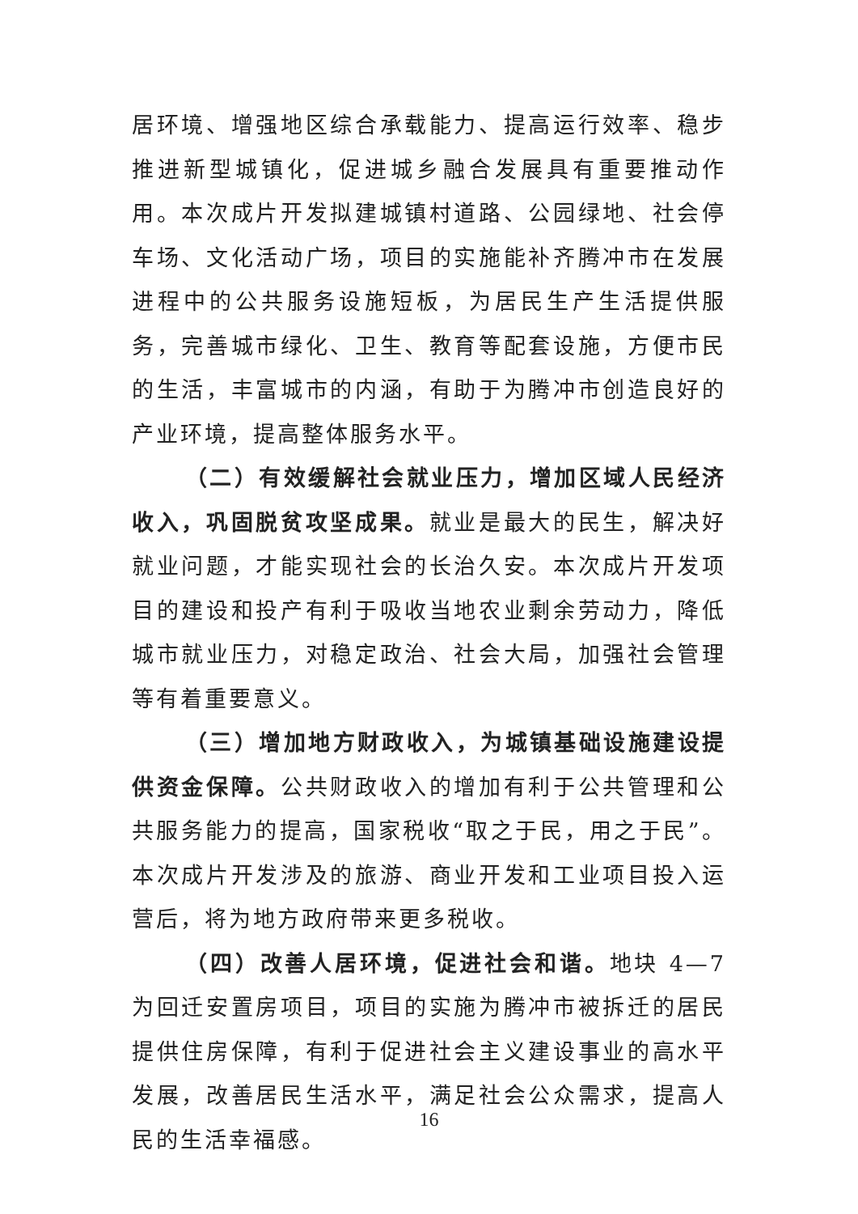居环境、增强地区综合承载能力、提高运行效率、稳步推进新型城镇化，促进城乡融合发展具有重要推动作用。本次成片开发拟建城镇村道路、公园绿地、社会停车场、文化活动广场，项目的实施能补齐腾冲市在发展进程中的公共服务设施短板，为居民生产生活提供服务，完善城市绿化、卫生、教育等配套设施，方便市民的生活，丰富城市的内涵，有助于为腾冲市创造良好的产业环境，提高整体服务水平。
（二）有效缓解社会就业压力，增加区域人民经济收入，巩固脱贫攻坚成果。就业是最大的民生，解决好就业问题，才能实现社会的长治久安。本次成片开发项目的建设和投产有利于吸收当地农业剩余劳动力，降低城市就业压力，对稳定政治、社会大局，加强社会管理等有着重要意义。
（三）增加地方财政收入，为城镇基础设施建设提供资金保障。公共财政收入的增加有利于公共管理和公共服务能力的提高，国家税收“取之于民，用之于民”。本次成片开发涉及的旅游、商业开发和工业项目投入运营后，将为地方政府带来更多税收。
（四）改善人居环境，促进社会和谐。地块 4—7 为回迁安置房项目，项目的实施为腾冲市被拆迁的居民提供住房保障，有利于促进社会主义建设事业的高水平发展，改善居民生活水平，满足社会公众需求，提高人民的生活幸福感。
16